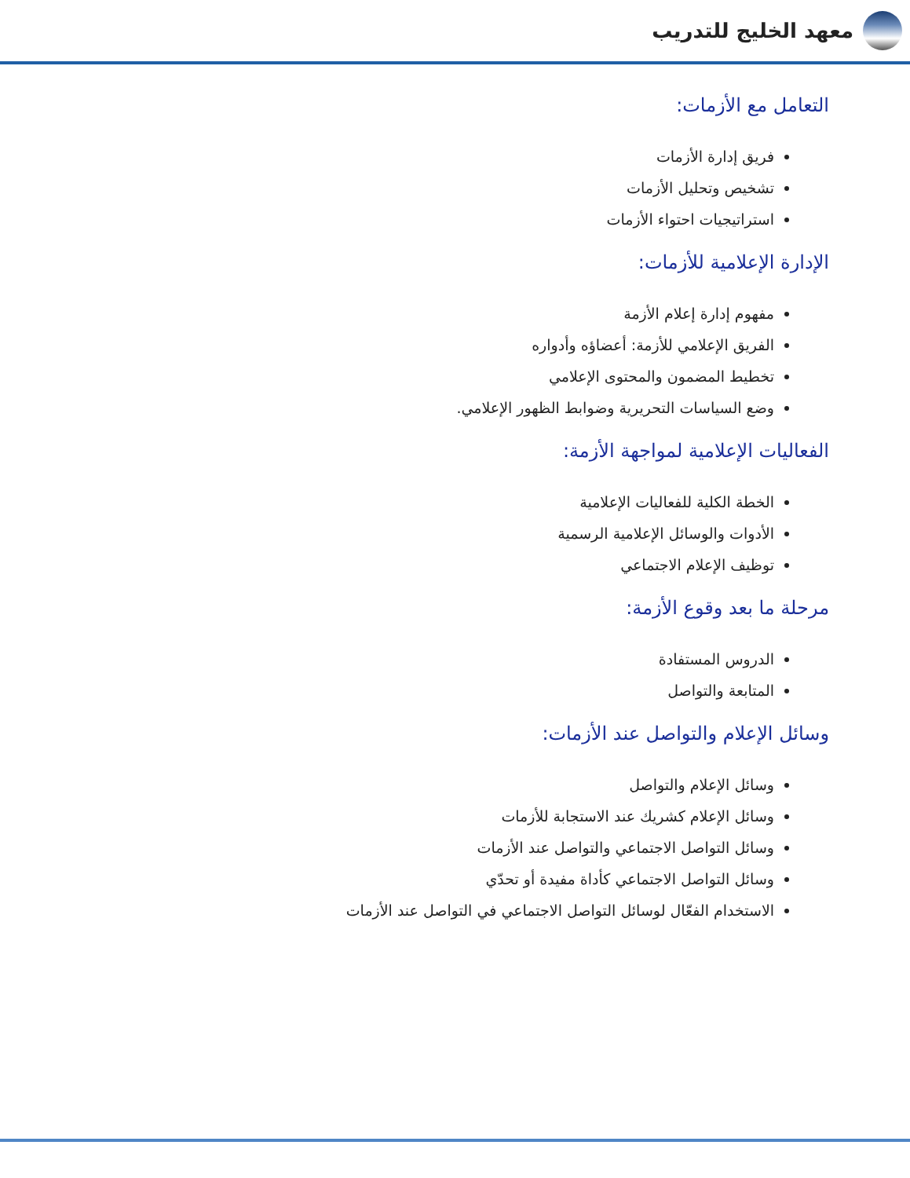معهد الخليج للتدريب
التعامل مع الأزمات:
فريق إدارة الأزمات
تشخيص وتحليل الأزمات
استراتيجيات احتواء الأزمات
الإدارة الإعلامية للأزمات:
مفهوم إدارة إعلام الأزمة
الفريق الإعلامي للأزمة: أعضاؤه وأدواره
تخطيط المضمون والمحتوى الإعلامي
وضع السياسات التحريرية وضوابط الظهور الإعلامي.
الفعاليات الإعلامية لمواجهة الأزمة:
الخطة الكلية للفعاليات الإعلامية
الأدوات والوسائل الإعلامية الرسمية
توظيف الإعلام الاجتماعي
مرحلة ما بعد وقوع الأزمة:
الدروس المستفادة
المتابعة والتواصل
وسائل الإعلام والتواصل عند الأزمات:
وسائل الإعلام والتواصل
وسائل الإعلام كشريك عند الاستجابة للأزمات
وسائل التواصل الاجتماعي والتواصل عند الأزمات
وسائل التواصل الاجتماعي كأداة مفيدة أو تحدّي
الاستخدام الفعّال لوسائل التواصل الاجتماعي في التواصل عند الأزمات